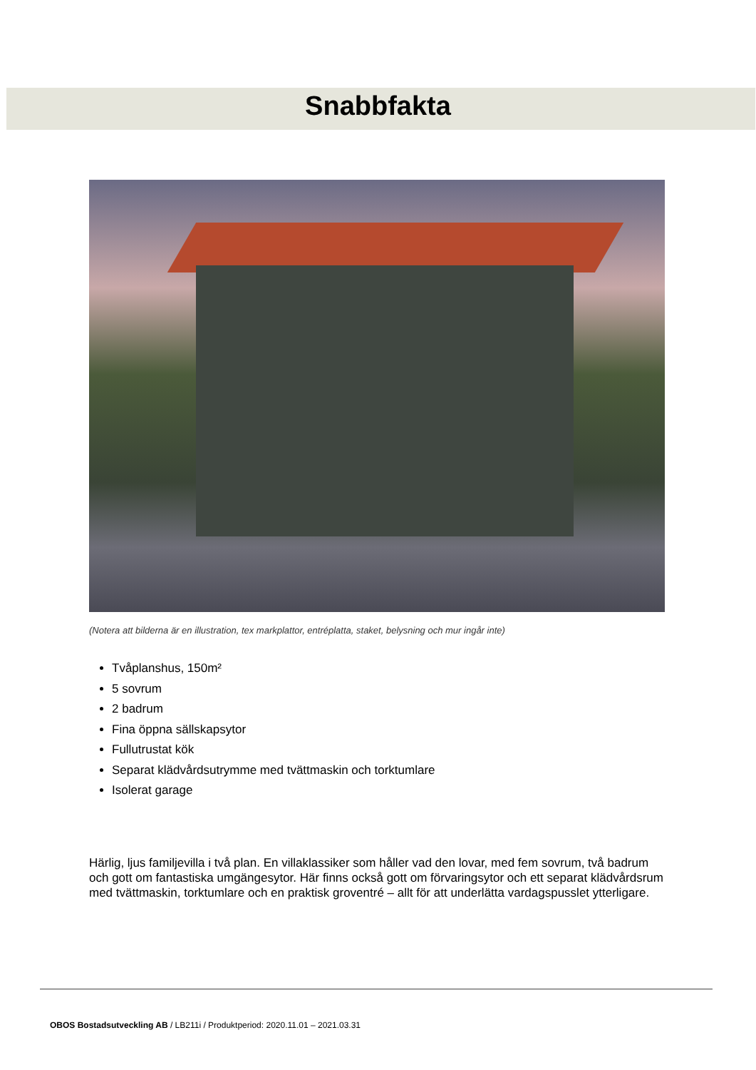Snabbfakta
(Notera att bilderna är en illustration, tex markplattor, entréplatta, staket, belysning och mur ingår inte)
Tvåplanshus, 150m²
5 sovrum
2 badrum
Fina öppna sällskapsytor
Fullutrustat kök
Separat klädvårdsutrymme med tvättmaskin och torktumlare
Isolerat garage
Härlig, ljus familjevilla i två plan. En villaklassiker som håller vad den lovar, med fem sovrum, två badrum och gott om fantastiska umgängesytor. Här finns också gott om förvaringsytor och ett separat klädvårdsrum med tvättmaskin, torktumlare och en praktisk groventré – allt för att underlätta vardagspusslet ytterligare.
OBOS Bostadsutveckling AB / LB211i / Produktperiod: 2020.11.01 – 2021.03.31